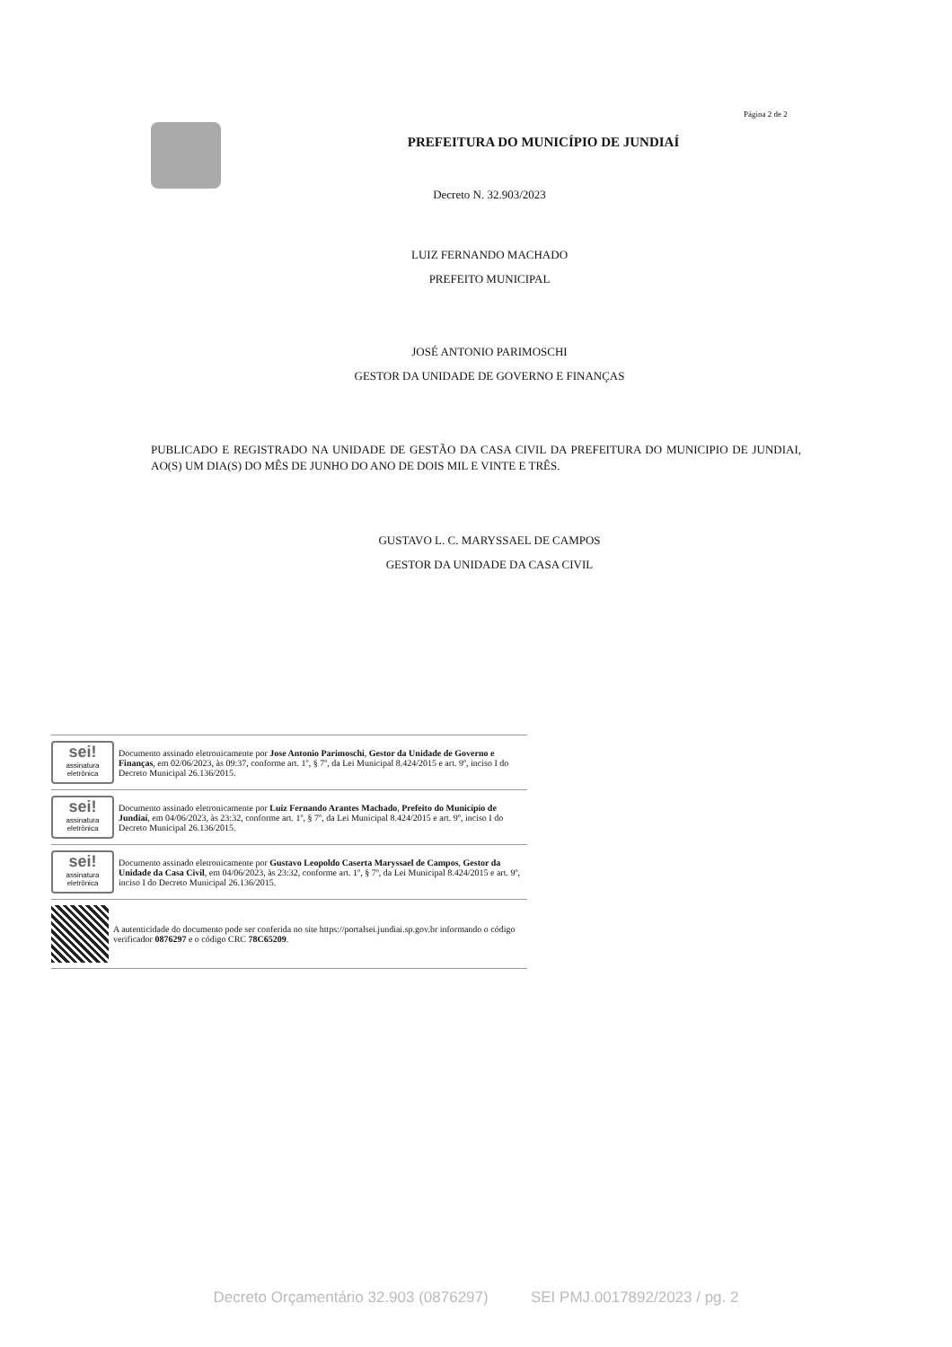Página 2 de 2
PREFEITURA DO MUNICÍPIO DE JUNDIAÍ
Decreto N. 32.903/2023
LUIZ FERNANDO MACHADO
PREFEITO MUNICIPAL
JOSÉ ANTONIO PARIMOSCHI
GESTOR DA UNIDADE DE GOVERNO E FINANÇAS
PUBLICADO E REGISTRADO NA UNIDADE DE GESTÃO DA CASA CIVIL DA PREFEITURA DO MUNICIPIO DE JUNDIAI, AO(S) UM DIA(S) DO MÊS DE JUNHO DO ANO DE DOIS MIL E VINTE E TRÊS.
GUSTAVO L. C. MARYSSAEL DE CAMPOS
GESTOR DA UNIDADE DA CASA CIVIL
sei!
assinatura eletrônica
Documento assinado eletronicamente por Jose Antonio Parimoschi, Gestor da Unidade de Governo e Finanças, em 02/06/2023, às 09:37, conforme art. 1º, § 7º, da Lei Municipal 8.424/2015 e art. 9º, inciso I do Decreto Municipal 26.136/2015.
sei!
assinatura eletrônica
Documento assinado eletronicamente por Luiz Fernando Arantes Machado, Prefeito do Município de Jundiaí, em 04/06/2023, às 23:32, conforme art. 1º, § 7º, da Lei Municipal 8.424/2015 e art. 9º, inciso I do Decreto Municipal 26.136/2015.
sei!
assinatura eletrônica
Documento assinado eletronicamente por Gustavo Leopoldo Caserta Maryssael de Campos, Gestor da Unidade da Casa Civil, em 04/06/2023, às 23:32, conforme art. 1º, § 7º, da Lei Municipal 8.424/2015 e art. 9º, inciso I do Decreto Municipal 26.136/2015.
A autenticidade do documento pode ser conferida no site https://portalsei.jundiai.sp.gov.br informando o código verificador 0876297 e o código CRC 78C65209.
Decreto Orçamentário 32.903 (0876297) SEI PMJ.0017892/2023 / pg. 2